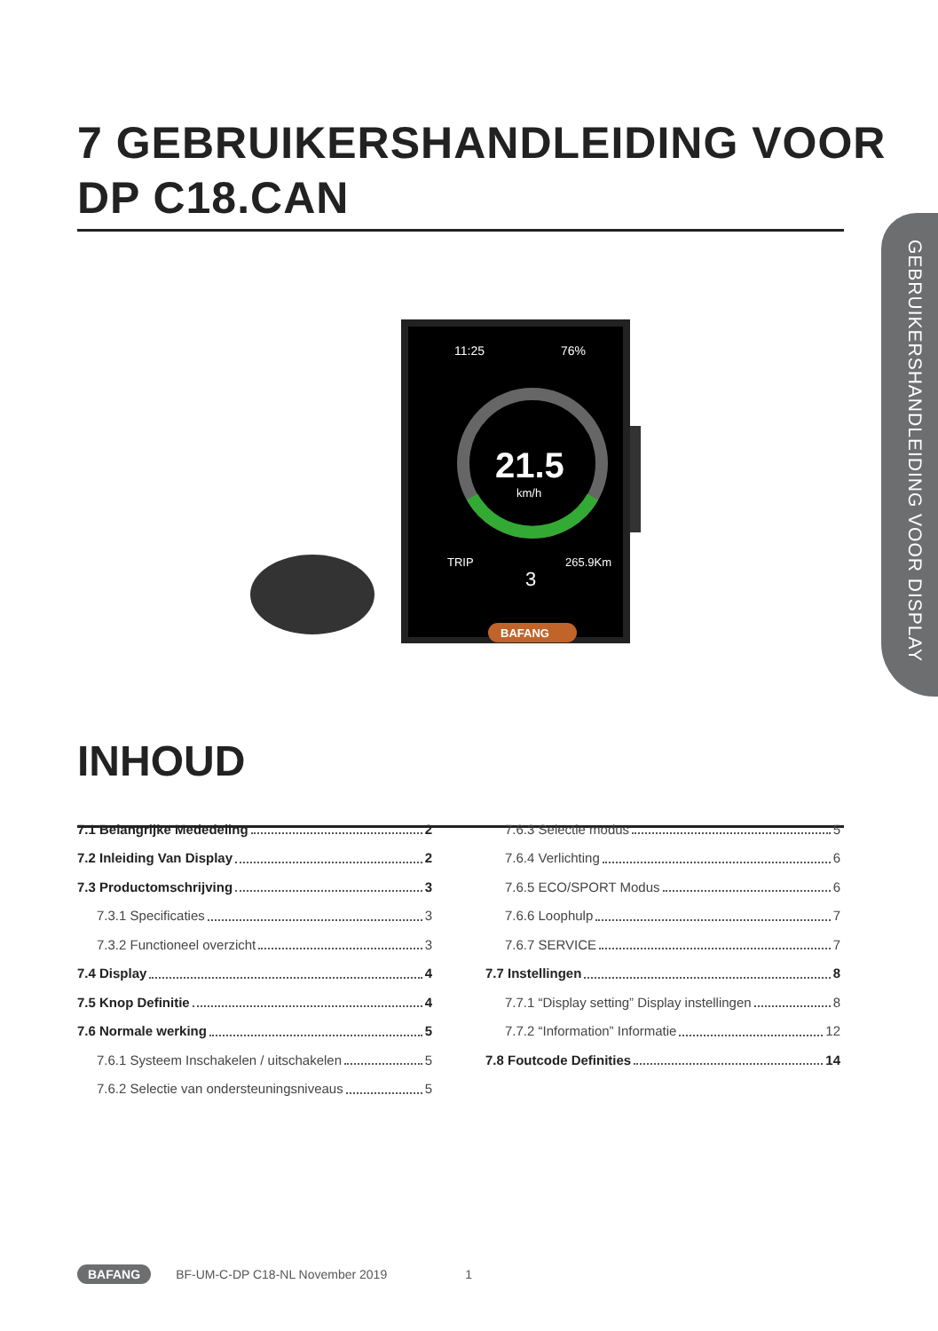7 GEBRUIKERSHANDLEIDING VOOR
DP C18.CAN
GEBRUIKERSHANDLEIDING VOOR DISPLAY
11:25
76%
21.5
km/h
TRIP
265.9Km
3
BAFANG
INHOUD
7.1 Belangrijke Mededeling 2
7.2 Inleiding Van Display 2
7.3 Productomschrijving 3
7.3.1 Specificaties 3
7.3.2 Functioneel overzicht 3
7.4 Display 4
7.5 Knop Definitie 4
7.6 Normale werking 5
7.6.1 Systeem Inschakelen / uitschakelen 5
7.6.2 Selectie van ondersteuningsniveaus 5
7.6.3 Selectie modus 5
7.6.4 Verlichting 6
7.6.5 ECO/SPORT Modus 6
7.6.6 Loophulp 7
7.6.7 SERVICE 7
7.7 Instellingen 8
7.7.1 “Display setting” Display instellingen 8
7.7.2 “Information” Informatie 12
7.8 Foutcode Definities 14
BAFANG BF-UM-C-DP C18-NL November 2019 1